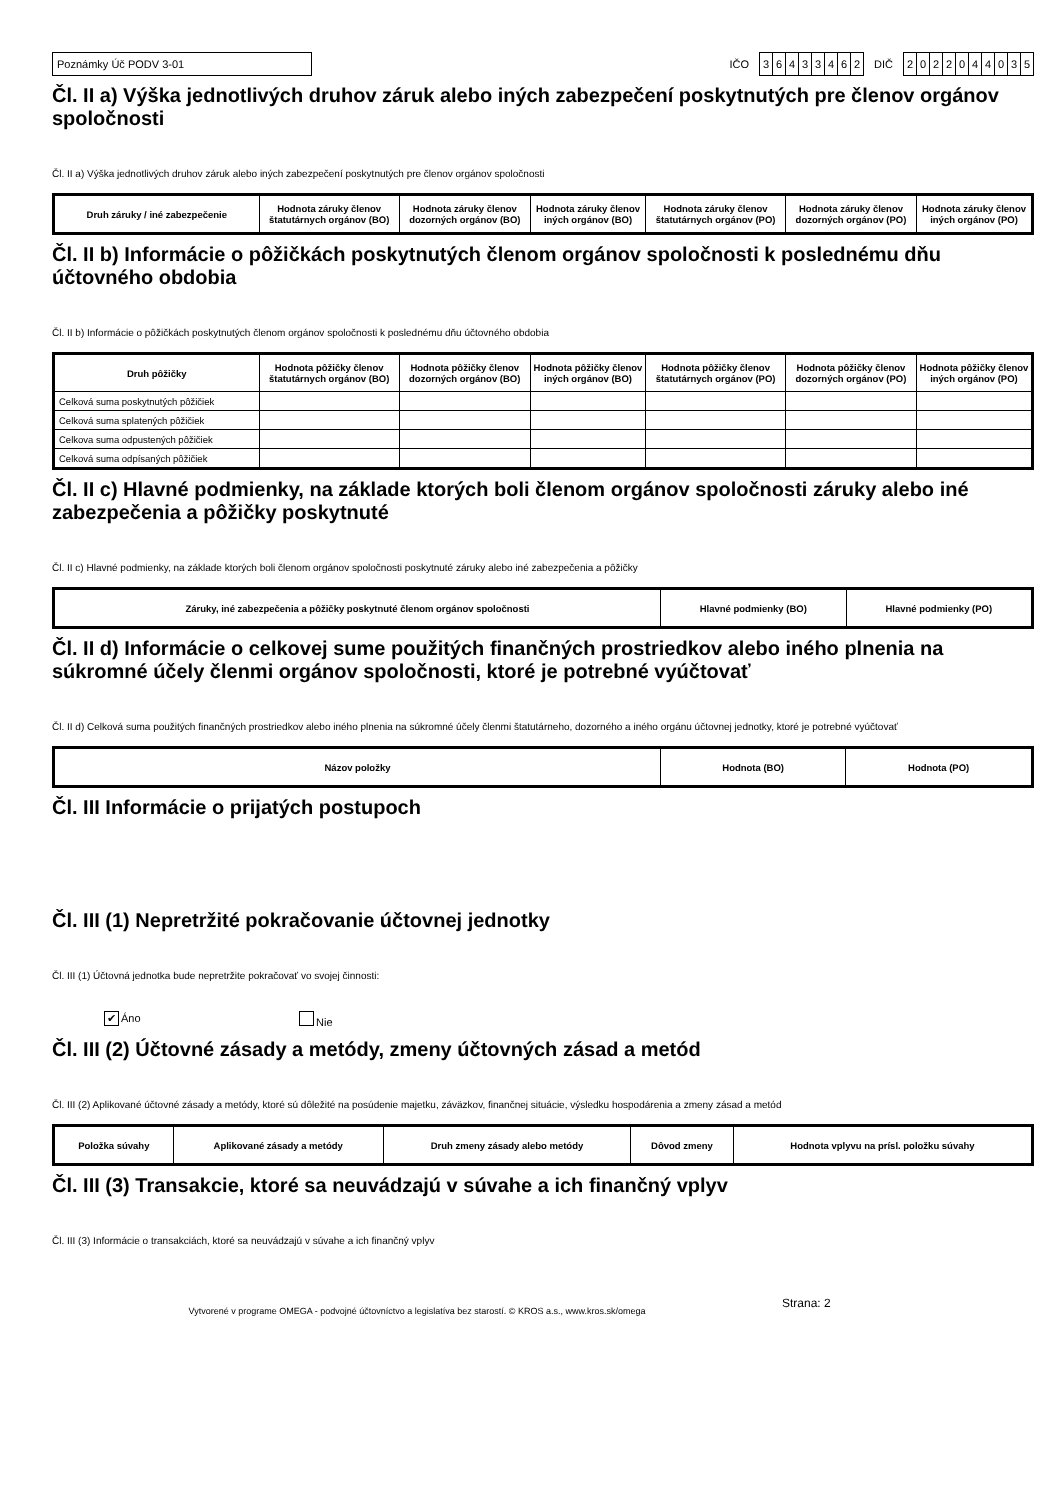Poznámky Úč PODV 3-01
IČO
36433462
DIČ
2022044035
Čl. II a) Výška jednotlivých druhov záruk alebo iných zabezpečení poskytnutých pre členov orgánov spoločnosti
Čl. II a) Výška jednotlivých druhov záruk alebo iných zabezpečení poskytnutých pre členov orgánov spoločnosti
| Druh záruky / iné zabezpečenie | Hodnota záruky členov štatutárnych orgánov (BO) | Hodnota záruky členov dozorných orgánov (BO) | Hodnota záruky členov iných orgánov (BO) | Hodnota záruky členov štatutárnych orgánov (PO) | Hodnota záruky členov dozorných orgánov (PO) | Hodnota záruky členov iných orgánov (PO) |
| --- | --- | --- | --- | --- | --- | --- |
Čl. II b) Informácie o pôžičkách poskytnutých členom orgánov spoločnosti k poslednému dňu účtovného obdobia
Čl. II b) Informácie o pôžičkách poskytnutých členom orgánov spoločnosti k poslednému dňu účtovného obdobia
| Druh pôžičky | Hodnota pôžičky členov štatutárnych orgánov (BO) | Hodnota pôžičky členov dozorných orgánov (BO) | Hodnota pôžičky členov iných orgánov (BO) | Hodnota pôžičky členov štatutárnych orgánov (PO) | Hodnota pôžičky členov dozorných orgánov (PO) | Hodnota pôžičky členov iných orgánov (PO) |
| --- | --- | --- | --- | --- | --- | --- |
| Celková suma poskytnutých pôžičiek | | | | | | |
| Celková suma splatených pôžičiek | | | | | | |
| Celkova suma odpustených pôžičiek | | | | | | |
| Celková suma odpísaných pôžičiek | | | | | | |
Čl. II c) Hlavné podmienky, na základe ktorých boli členom orgánov spoločnosti záruky alebo iné zabezpečenia a pôžičky poskytnuté
Čl. II c) Hlavné podmienky, na základe ktorých boli členom orgánov spoločnosti poskytnuté záruky alebo iné zabezpečenia a pôžičky
| Záruky, iné zabezpečenia a pôžičky poskytnuté členom orgánov spoločnosti | Hlavné podmienky (BO) | Hlavné podmienky (PO) |
| --- | --- | --- |
Čl. II d) Informácie o celkovej sume použitých finančných prostriedkov alebo iného plnenia na súkromné účely členmi orgánov spoločnosti, ktoré je potrebné vyúčtovať
Čl. II d) Celková suma použitých finančných prostriedkov alebo iného plnenia na súkromné účely členmi štatutárneho, dozorného a iného orgánu účtovnej jednotky, ktoré je potrebné vyúčtovať
| Názov položky | Hodnota (BO) | Hodnota (PO) |
| --- | --- | --- |
Čl. III Informácie o prijatých postupoch
Čl. III (1) Nepretržité pokračovanie účtovnej jednotky
Čl. III (1) Účtovná jednotka bude nepretržite pokračovať vo svojej činnosti:
✔ Áno Nie
Čl. III (2) Účtovné zásady a metódy, zmeny účtovných zásad a metód
Čl. III (2) Aplikované účtovné zásady a metódy, ktoré sú dôležité na posúdenie majetku, záväzkov, finančnej situácie, výsledku hospodárenia a zmeny zásad a metód
| Položka súvahy | Aplikované zásady a metódy | Druh zmeny zásady alebo metódy | Dôvod zmeny | Hodnota vplyvu na prísl. položku súvahy |
| --- | --- | --- | --- | --- |
Čl. III (3) Transakcie, ktoré sa neuvádzajú v súvahe a ich finančný vplyv
Čl. III (3) Informácie o transakciách, ktoré sa neuvádzajú v súvahe a ich finančný vplyv
Vytvorené v programe OMEGA - podvojné účtovníctvo a legislatíva bez starostí. © KROS a.s., www.kros.sk/omega
Strana: 2